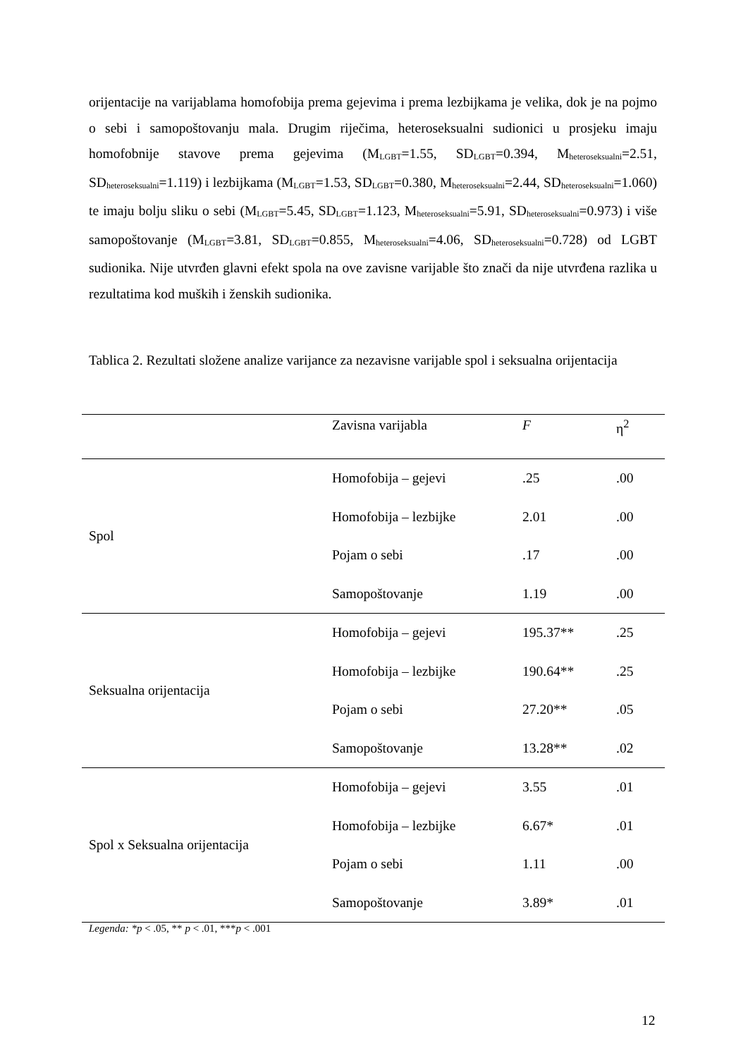orijentacije na varijablama homofobija prema gejevima i prema lezbijkama je velika, dok je na pojmo o sebi i samopoštovanju mala. Drugim riječima, heteroseksualni sudionici u prosjeku imaju homofobnije stavove prema gejevima (M<sub>LGBT</sub>=1.55, SD<sub>LGBT</sub>=0.394, M<sub>heteroseksualni</sub>=2.51, SD<sub>heteroseksualni</sub>=1.119) i lezbijkama (M<sub>LGBT</sub>=1.53, SD<sub>LGBT</sub>=0.380, M<sub>heteroseksualni</sub>=2.44, SD<sub>heteroseksualni</sub>=1.060) te imaju bolju sliku o sebi (M<sub>LGBT</sub>=5.45, SD<sub>LGBT</sub>=1.123, M<sub>heteroseksualni</sub>=5.91, SD<sub>heteroseksualni</sub>=0.973) i više samopoštovanje (M<sub>LGBT</sub>=3.81, SD<sub>LGBT</sub>=0.855, M<sub>heteroseksualni</sub>=4.06, SD<sub>heteroseksualni</sub>=0.728) od LGBT sudionika. Nije utvrđen glavni efekt spola na ove zavisne varijable što znači da nije utvrđena razlika u rezultatima kod muških i ženskih sudionika.
Tablica 2. Rezultati složene analize varijance za nezavisne varijable spol i seksualna orijentacija
| | Zavisna varijabla | F | η<sup>2</sup> |
| --- | --- | --- | --- |
| Spol | Homofobija – gejevi | .25 | .00 |
| | Homofobija – lezbijke | 2.01 | .00 |
| | Pojam o sebi | .17 | .00 |
| | Samopoštovanje | 1.19 | .00 |
| Seksualna orijentacija | Homofobija – gejevi | 195.37** | .25 |
| | Homofobija – lezbijke | 190.64** | .25 |
| | Pojam o sebi | 27.20** | .05 |
| | Samopoštovanje | 13.28** | .02 |
| Spol x Seksualna orijentacija | Homofobija – gejevi | 3.55 | .01 |
| | Homofobija – lezbijke | 6.67* | .01 |
| | Pojam o sebi | 1.11 | .00 |
| | Samopoštovanje | 3.89* | .01 |
Legenda: *p < .05, ** p < .01, ***p < .001
12